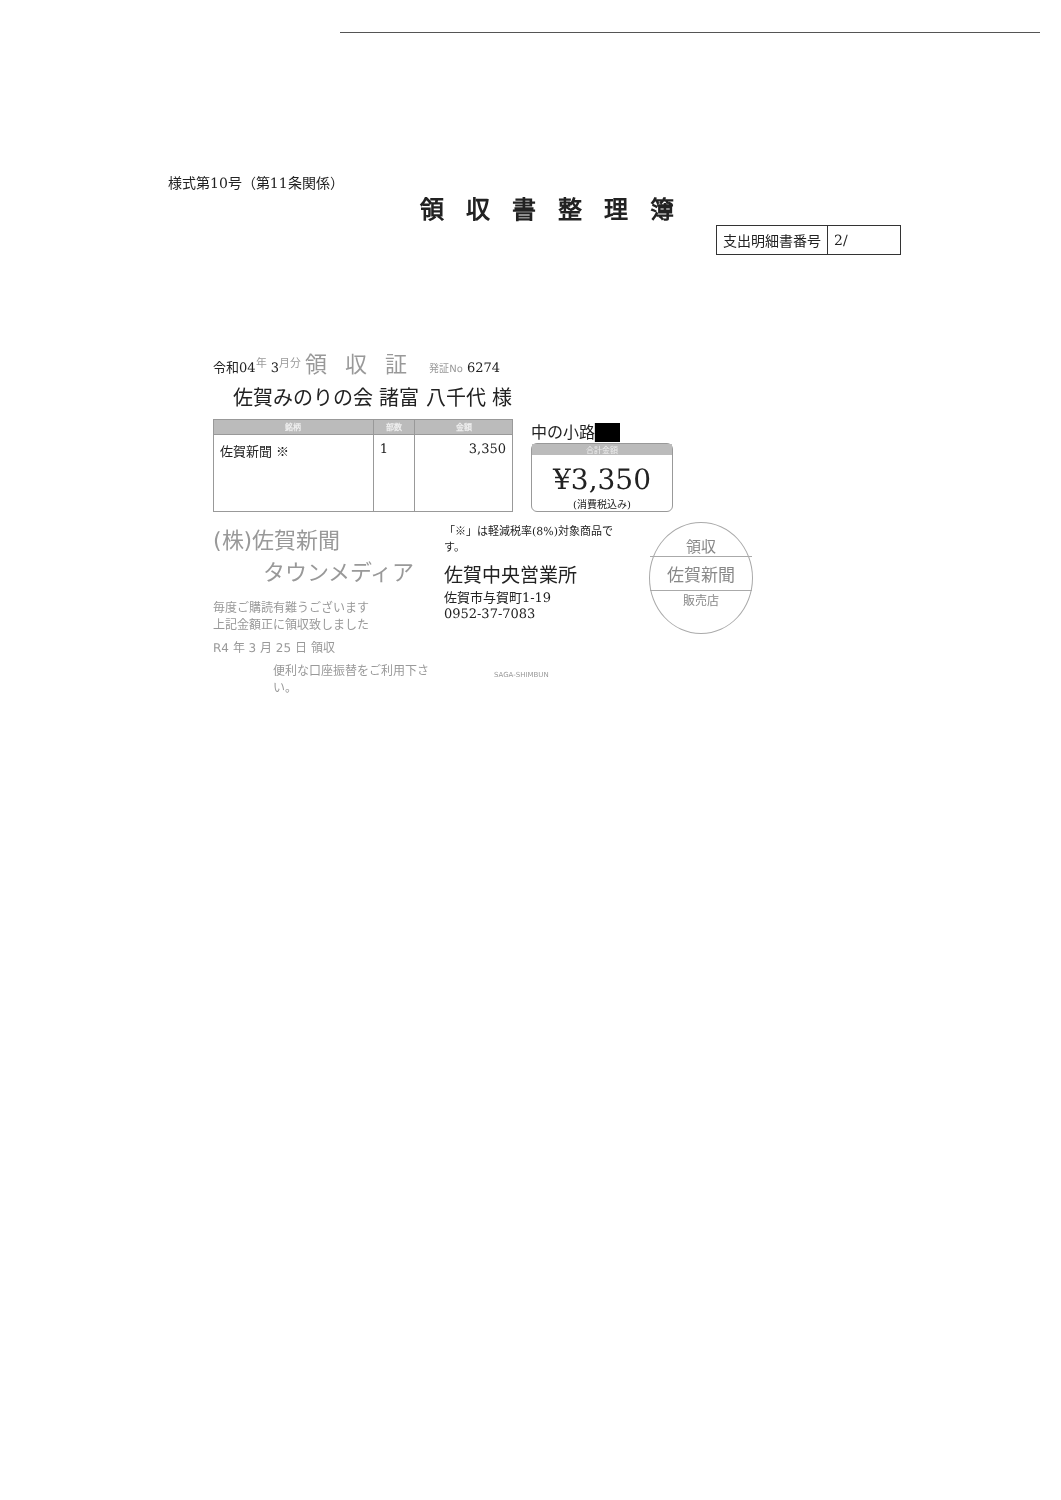様式第10号（第11条関係）
領収書整理簿
| 支出明細書番号 | 2/ |
令和04<sup>年</sup> 3<sup>月分</sup> 領収証 発証No 6274
佐賀みのりの会 諸富 八千代 様
| 銘柄 | 部数 | 金額 |
| --- | --- | --- |
| 佐賀新聞 ※ | 1 | 3,350 |
中の小路██
合計金額
¥3,350
(消費税込み)
(株)佐賀新聞
タウンメディア
毎度ご購読有難うございます
上記金額正に領収致しました
R4 年 3 月 25 日 領収
便利な口座振替をご利用下さい。
「※」は軽減税率(8%)対象商品です。
佐賀中央営業所
佐賀市与賀町1-19
0952-37-7083
SAGA-SHIMBUN
領収
佐賀新聞
販売店